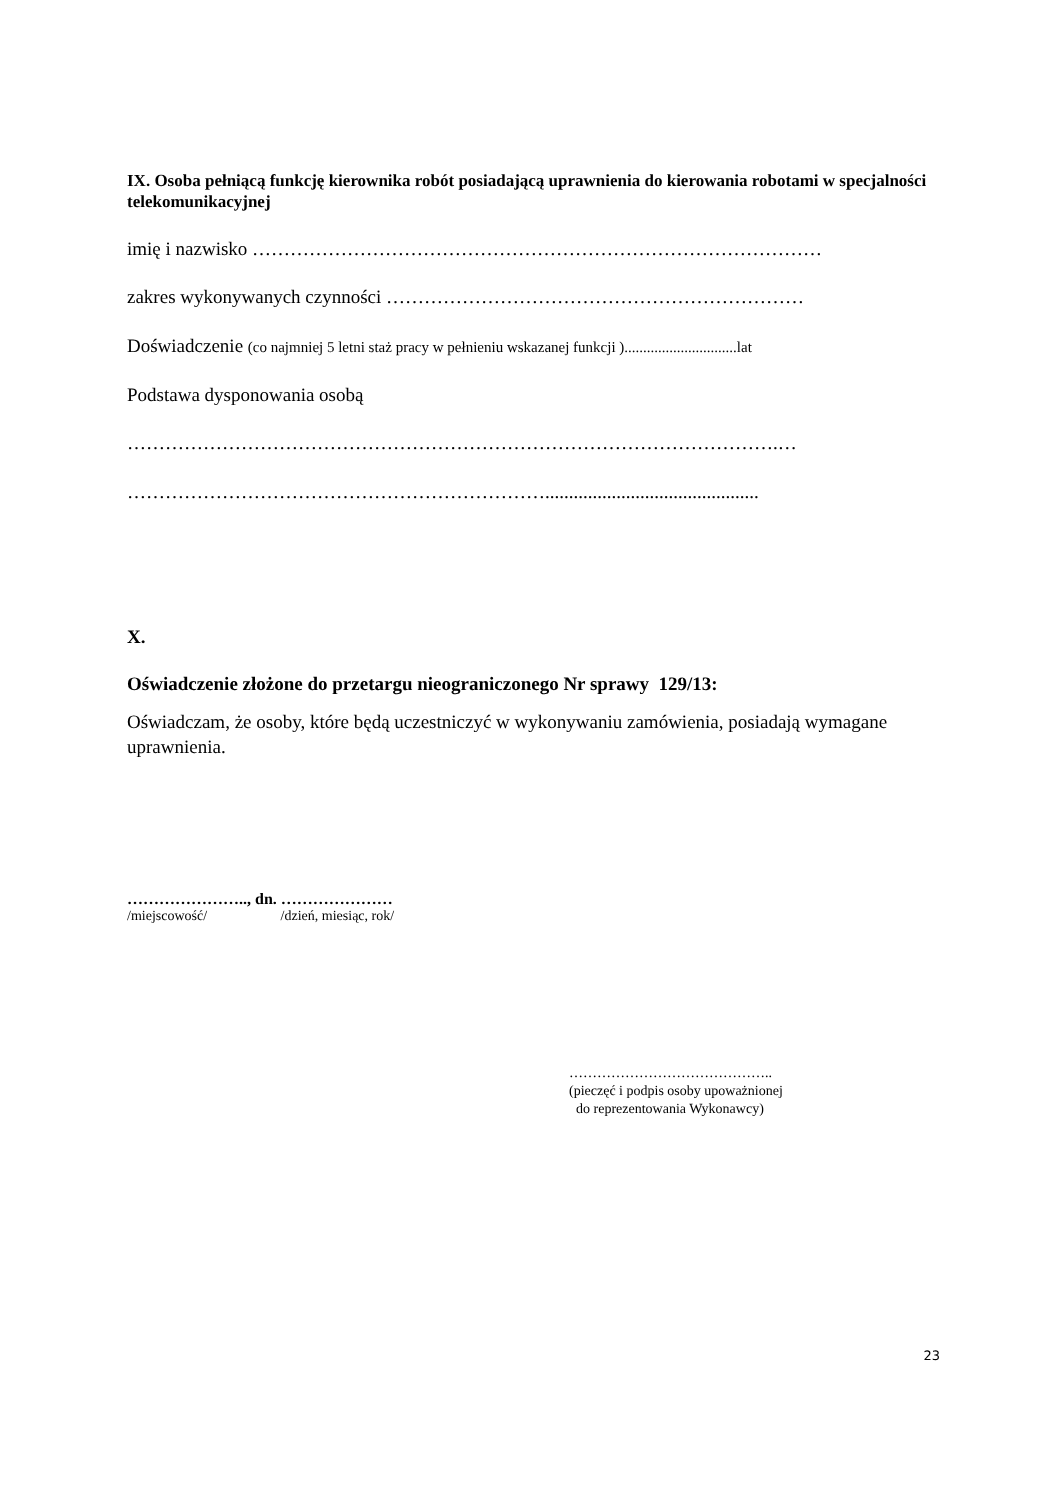IX. Osoba pełniącą funkcję kierownika robót posiadającą uprawnienia do kierowania robotami w specjalności telekomunikacyjnej
imię i nazwisko ………………………………………………………………………………
zakres wykonywanych czynności …………………………………………………………
Doświadczenie (co najmniej 5 letni staż pracy w pełnieniu wskazanej funkcji )..............................lat
Podstawa dysponowania osobą
………………………………………………………………………………………….…
………………………………………………………….............................................
X.
Oświadczenie złożone do przetargu nieograniczonego Nr sprawy 129/13:
Oświadczam, że osoby, które będą uczestniczyć w wykonywaniu zamówienia, posiadają wymagane uprawnienia.
………………….., dn. …………………
/miejscowość/ /dzień, miesiąc, rok/
……………………………………..
(pieczęć i podpis osoby upoważnionej
do reprezentowania Wykonawcy)
23